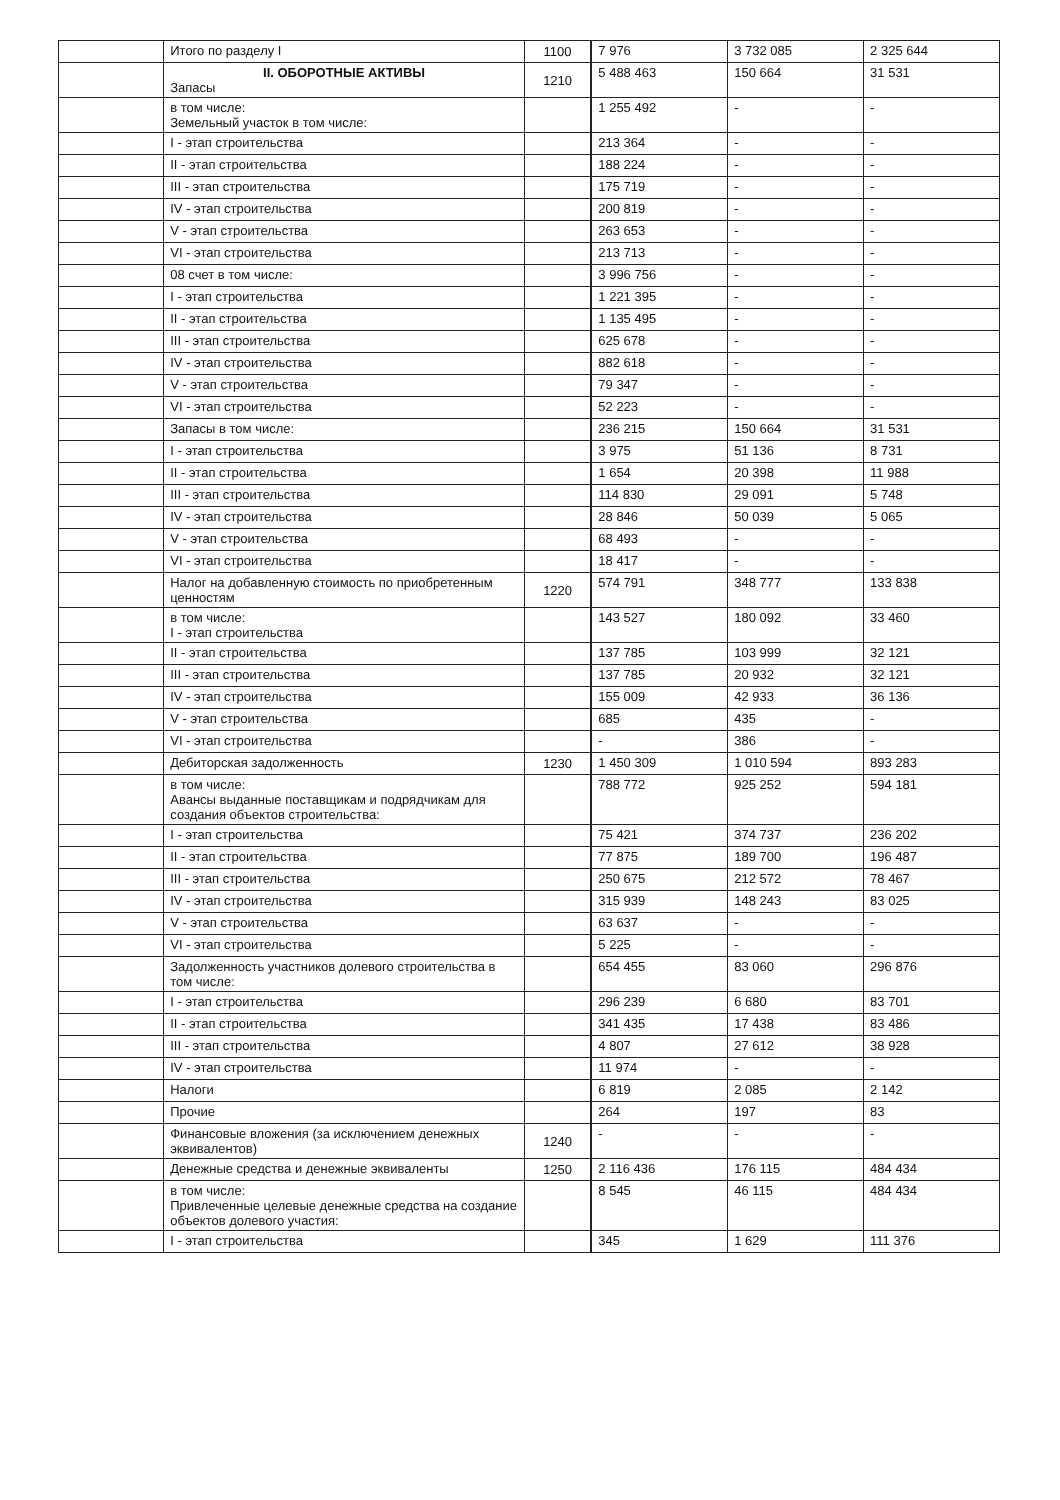| | Итого по разделу I | 1100 | 7 976 | 3 732 085 | 2 325 644 |
| | II. ОБОРОТНЫЕ АКТИВЫ Запасы | 1210 | 5 488 463 | 150 664 | 31 531 |
| | в том числе: Земельный участок в том числе: | | 1 255 492 | - | - |
| | I - этап строительства | | 213 364 | - | - |
| | II - этап строительства | | 188 224 | - | - |
| | III - этап строительства | | 175 719 | - | - |
| | IV - этап строительства | | 200 819 | - | - |
| | V - этап строительства | | 263 653 | - | - |
| | VI - этап строительства | | 213 713 | - | - |
| | 08 счет в том числе: | | 3 996 756 | - | - |
| | I - этап строительства | | 1 221 395 | - | - |
| | II - этап строительства | | 1 135 495 | - | - |
| | III - этап строительства | | 625 678 | - | - |
| | IV - этап строительства | | 882 618 | - | - |
| | V - этап строительства | | 79 347 | - | - |
| | VI - этап строительства | | 52 223 | - | - |
| | Запасы в том числе: | | 236 215 | 150 664 | 31 531 |
| | I - этап строительства | | 3 975 | 51 136 | 8 731 |
| | II - этап строительства | | 1 654 | 20 398 | 11 988 |
| | III - этап строительства | | 114 830 | 29 091 | 5 748 |
| | IV - этап строительства | | 28 846 | 50 039 | 5 065 |
| | V - этап строительства | | 68 493 | - | - |
| | VI - этап строительства | | 18 417 | - | - |
| | Налог на добавленную стоимость по приобретенным ценностям | 1220 | 574 791 | 348 777 | 133 838 |
| | в том числе: I - этап строительства | | 143 527 | 180 092 | 33 460 |
| | II - этап строительства | | 137 785 | 103 999 | 32 121 |
| | III - этап строительства | | 137 785 | 20 932 | 32 121 |
| | IV - этап строительства | | 155 009 | 42 933 | 36 136 |
| | V - этап строительства | | 685 | 435 | - |
| | VI - этап строительства | | - | 386 | - |
| | Дебиторская задолженность | 1230 | 1 450 309 | 1 010 594 | 893 283 |
| | в том числе: Авансы выданные поставщикам и подрядчикам для создания объектов строительства: | | 788 772 | 925 252 | 594 181 |
| | I - этап строительства | | 75 421 | 374 737 | 236 202 |
| | II - этап строительства | | 77 875 | 189 700 | 196 487 |
| | III - этап строительства | | 250 675 | 212 572 | 78 467 |
| | IV - этап строительства | | 315 939 | 148 243 | 83 025 |
| | V - этап строительства | | 63 637 | - | - |
| | VI - этап строительства | | 5 225 | - | - |
| | Задолженность участников долевого строительства в том числе: | | 654 455 | 83 060 | 296 876 |
| | I - этап строительства | | 296 239 | 6 680 | 83 701 |
| | II - этап строительства | | 341 435 | 17 438 | 83 486 |
| | III - этап строительства | | 4 807 | 27 612 | 38 928 |
| | IV - этап строительства | | 11 974 | - | - |
| | Налоги | | 6 819 | 2 085 | 2 142 |
| | Прочие | | 264 | 197 | 83 |
| | Финансовые вложения (за исключением денежных эквивалентов) | 1240 | - | - | - |
| | Денежные средства и денежные эквиваленты | 1250 | 2 116 436 | 176 115 | 484 434 |
| | в том числе: Привлеченные целевые денежные средства на создание объектов долевого участия: | | 8 545 | 46 115 | 484 434 |
| | I - этап строительства | | 345 | 1 629 | 111 376 |